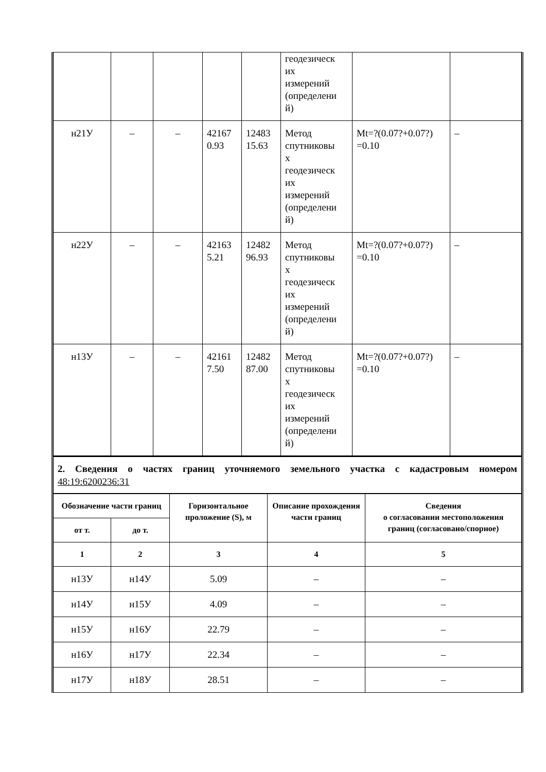| | | | | | геодезическ их измерений (определени й) | | |
| н21У | – | – | 42167 0.93 | 12483 15.63 | Метод спутниковы х геодезическ их измерений (определени й) | Mt=?(0.07?+0.07?) =0.10 | – |
| н22У | – | – | 42163 5.21 | 12482 96.93 | Метод спутниковы х геодезическ их измерений (определени й) | Mt=?(0.07?+0.07?) =0.10 | – |
| н13У | – | – | 42161 7.50 | 12482 87.00 | Метод спутниковы х геодезическ их измерений (определени й) | Mt=?(0.07?+0.07?) =0.10 | – |
2. Сведения о частях границ уточняемого земельного участка с кадастровым номером
48:19:6200236:31
| Обозначение части границ | | Горизонтальное проложение (S), м | Описание прохождения части границ | Сведения о согласовании местоположения границ (согласовано/спорное) |
| --- | --- | --- | --- | --- |
| от т. | до т. | | | |
| 1 | 2 | 3 | 4 | 5 |
| н13У | н14У | 5.09 | – | – |
| н14У | н15У | 4.09 | – | – |
| н15У | н16У | 22.79 | – | – |
| н16У | н17У | 22.34 | – | – |
| н17У | н18У | 28.51 | – | – |